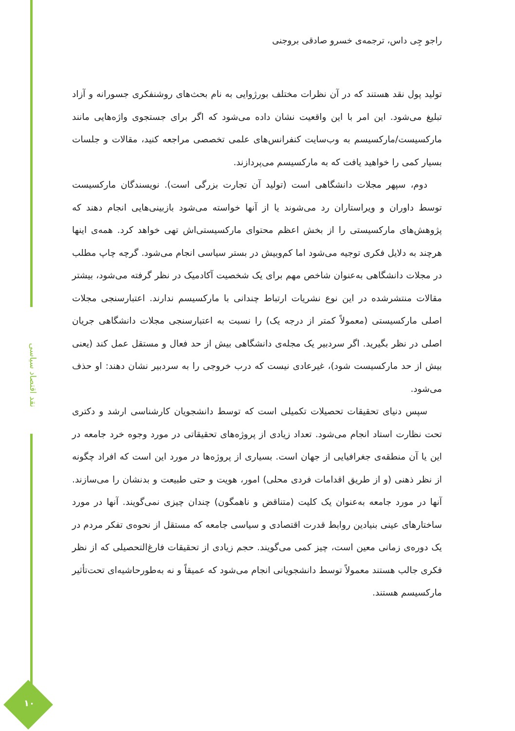نقد اقتصاد سیاسی
۱۰
راجو جِی داس، ترجمه‌ی خسرو صادقی بروجنی
تولید پول نقد هستند که در آن نظرات مختلف بورژوایی به نام بحث‌های روشنفکری جسورانه و آزاد تبلیغ می‌شود. این امر با این واقعیت نشان داده می‌شود که اگر برای جستجوی واژه‌هایی مانند مارکسیست/مارکسیسم به وب‌سایت کنفرانس‌های علمی تخصصی مراجعه کنید، مقالات و جلسات بسیار کمی را خواهید یافت که به مارکسیسم می‌پردازند.
دوم، سپهر مجلات دانشگاهی است (تولید آن تجارت بزرگی است). نویسندگان مارکسیست توسط داوران و ویراستاران رد می‌شوند یا از آنها خواسته می‌شود بازبینی‌هایی انجام دهند که پژوهش‌های مارکسیستی را از بخش اعظم محتوای مارکسیستی‌اش تهی خواهد کرد. همه‌ی اینها هرچند به دلایل فکری توجیه می‌شود اما کم‌وبیش در بستر سیاسی انجام می‌شود. گرچه چاپ مطلب در مجلات دانشگاهی به‌عنوان شاخص مهم برای یک شخصیت آکادمیک در نظر گرفته می‌شود، بیشتر مقالات منتشرشده در این نوع نشریات ارتباط چندانی با مارکسیسم ندارند. اعتبارسنجی مجلات اصلی مارکسیستی (معمولاً کمتر از درجه یک) را نسبت به اعتبارسنجی مجلات دانشگاهی جریان اصلی در نظر بگیرید. اگر سردبیر یک مجله‌ی دانشگاهی بیش از حد فعال و مستقل عمل کند (یعنی بیش از حد مارکسیست شود)، غیرعادی نیست که درب خروجی را به سردبیر نشان دهند: او حذف می‌شود.
سپس دنیای تحقیقات تحصیلات تکمیلی است که توسط دانشجویان کارشناسی ارشد و دکتری تحت نظارت استاد انجام می‌شود. تعداد زیادی از پروژه‌های تحقیقاتی در مورد وجوه خرد جامعه در این یا آن منطقه‌ی جغرافیایی از جهان است. بسیاری از پروژه‌ها در مورد این است که افراد چگونه از نظر ذهنی (و از طریق اقدامات فردی محلی) امور، هویت و حتی طبیعت و بدنشان را می‌سازند. آنها در مورد جامعه به‌عنوان یک کلیت (متناقض و ناهمگون) چندان چیزی نمی‌گویند. آنها در مورد ساختارهای عینی بنیادین روابط قدرت اقتصادی و سیاسی جامعه که مستقل از نحوه‌ی تفکر مردم در یک دوره‌ی زمانی معین است، چیز کمی می‌گویند. حجم زیادی از تحقیقات فارغ‌التحصیلی که از نظر فکری جالب هستند معمولاً توسط دانشجویانی انجام می‌شود که عمیقاً و نه به‌طورحاشیه‌ای تحت‌تأثیر مارکسیسم هستند.